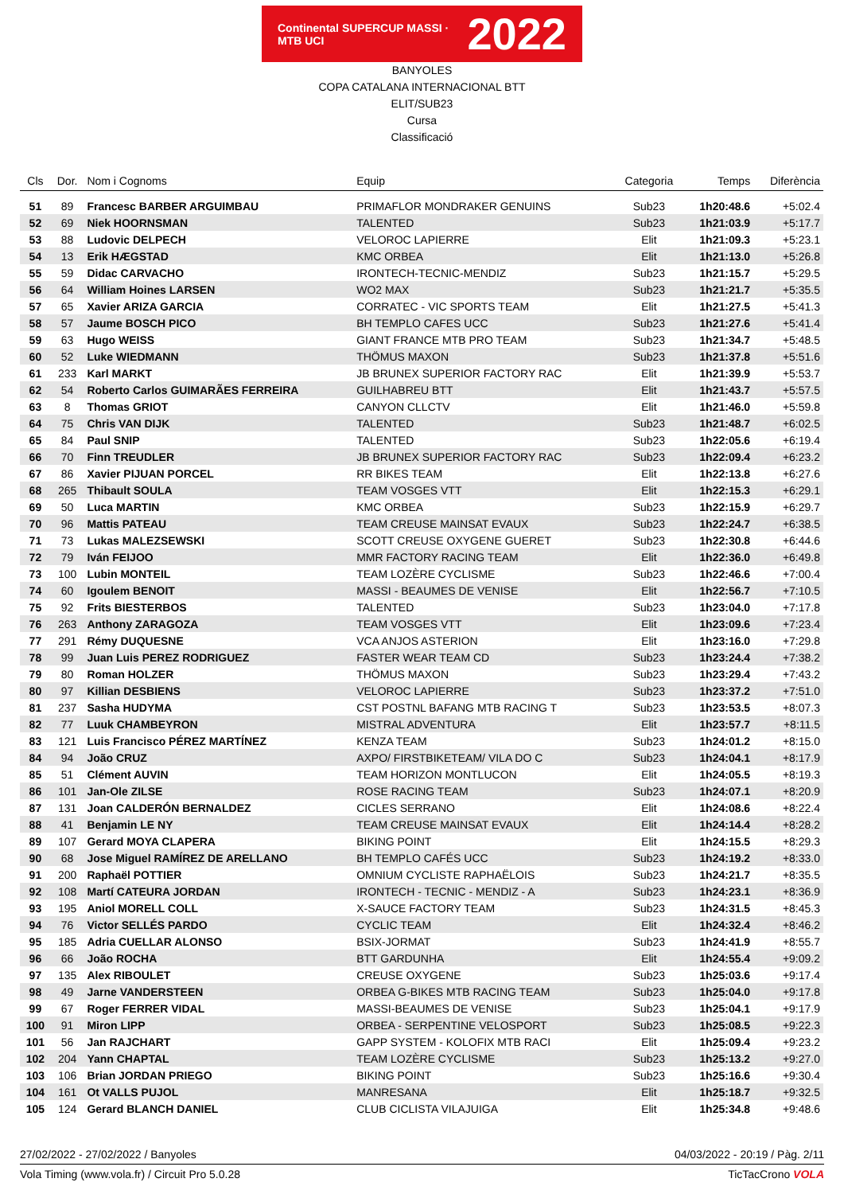Continental SUPERCUP MASSI · MTB UCI 2022
BANYOLES
COPA CATALANA INTERNACIONAL BTT
ELIT/SUB23
Cursa
Classificació
| Cls | Dor. | Nom i Cognoms | Equip | Categoria | Temps | Diferència |
| --- | --- | --- | --- | --- | --- | --- |
| 51 | 89 | Francesc BARBER ARGUIMBAU | PRIMAFLOR MONDRAKER GENUINS | Sub23 | 1h20:48.6 | +5:02.4 |
| 52 | 69 | Niek HOORNSMAN | TALENTED | Sub23 | 1h21:03.9 | +5:17.7 |
| 53 | 88 | Ludovic DELPECH | VELOROC LAPIERRE | Elit | 1h21:09.3 | +5:23.1 |
| 54 | 13 | Erik HÆGSTAD | KMC ORBEA | Elit | 1h21:13.0 | +5:26.8 |
| 55 | 59 | Didac CARVACHO | IRONTECH-TECNIC-MENDIZ | Sub23 | 1h21:15.7 | +5:29.5 |
| 56 | 64 | William Hoines LARSEN | WO2 MAX | Sub23 | 1h21:21.7 | +5:35.5 |
| 57 | 65 | Xavier ARIZA GARCIA | CORRATEC - VIC SPORTS TEAM | Elit | 1h21:27.5 | +5:41.3 |
| 58 | 57 | Jaume BOSCH PICO | BH TEMPLO CAFES UCC | Sub23 | 1h21:27.6 | +5:41.4 |
| 59 | 63 | Hugo WEISS | GIANT FRANCE MTB PRO TEAM | Sub23 | 1h21:34.7 | +5:48.5 |
| 60 | 52 | Luke WIEDMANN | THÖMUS MAXON | Sub23 | 1h21:37.8 | +5:51.6 |
| 61 | 233 | Karl MARKT | JB BRUNEX SUPERIOR FACTORY RAC | Elit | 1h21:39.9 | +5:53.7 |
| 62 | 54 | Roberto Carlos GUIMARÃES FERREIRA | GUILHABREU BTT | Elit | 1h21:43.7 | +5:57.5 |
| 63 | 8 | Thomas GRIOT | CANYON CLLCTV | Elit | 1h21:46.0 | +5:59.8 |
| 64 | 75 | Chris VAN DIJK | TALENTED | Sub23 | 1h21:48.7 | +6:02.5 |
| 65 | 84 | Paul SNIP | TALENTED | Sub23 | 1h22:05.6 | +6:19.4 |
| 66 | 70 | Finn TREUDLER | JB BRUNEX SUPERIOR FACTORY RAC | Sub23 | 1h22:09.4 | +6:23.2 |
| 67 | 86 | Xavier PIJUAN PORCEL | RR BIKES TEAM | Elit | 1h22:13.8 | +6:27.6 |
| 68 | 265 | Thibault SOULA | TEAM VOSGES VTT | Elit | 1h22:15.3 | +6:29.1 |
| 69 | 50 | Luca MARTIN | KMC ORBEA | Sub23 | 1h22:15.9 | +6:29.7 |
| 70 | 96 | Mattis PATEAU | TEAM CREUSE MAINSAT EVAUX | Sub23 | 1h22:24.7 | +6:38.5 |
| 71 | 73 | Lukas MALEZSEWSKI | SCOTT CREUSE OXYGENE GUERET | Sub23 | 1h22:30.8 | +6:44.6 |
| 72 | 79 | Iván FEIJOO | MMR FACTORY RACING TEAM | Elit | 1h22:36.0 | +6:49.8 |
| 73 | 100 | Lubin MONTEIL | TEAM LOZÈRE CYCLISME | Sub23 | 1h22:46.6 | +7:00.4 |
| 74 | 60 | Igoulem BENOIT | MASSI - BEAUMES DE VENISE | Elit | 1h22:56.7 | +7:10.5 |
| 75 | 92 | Frits BIESTERBOS | TALENTED | Sub23 | 1h23:04.0 | +7:17.8 |
| 76 | 263 | Anthony ZARAGOZA | TEAM VOSGES VTT | Elit | 1h23:09.6 | +7:23.4 |
| 77 | 291 | Rémy DUQUESNE | VCA ANJOS ASTERION | Elit | 1h23:16.0 | +7:29.8 |
| 78 | 99 | Juan Luis PEREZ RODRIGUEZ | FASTER WEAR TEAM CD | Sub23 | 1h23:24.4 | +7:38.2 |
| 79 | 80 | Roman HOLZER | THÖMUS MAXON | Sub23 | 1h23:29.4 | +7:43.2 |
| 80 | 97 | Killian DESBIENS | VELOROC LAPIERRE | Sub23 | 1h23:37.2 | +7:51.0 |
| 81 | 237 | Sasha HUDYMA | CST POSTNL BAFANG MTB RACING T | Sub23 | 1h23:53.5 | +8:07.3 |
| 82 | 77 | Luuk CHAMBEYRON | MISTRAL ADVENTURA | Elit | 1h23:57.7 | +8:11.5 |
| 83 | 121 | Luis Francisco PÉREZ MARTÍNEZ | KENZA TEAM | Sub23 | 1h24:01.2 | +8:15.0 |
| 84 | 94 | João CRUZ | AXPO/ FIRSTBIKETEAM/ VILA DO C | Sub23 | 1h24:04.1 | +8:17.9 |
| 85 | 51 | Clément AUVIN | TEAM HORIZON MONTLUCON | Elit | 1h24:05.5 | +8:19.3 |
| 86 | 101 | Jan-Ole ZILSE | ROSE RACING TEAM | Sub23 | 1h24:07.1 | +8:20.9 |
| 87 | 131 | Joan CALDERÓN BERNALDEZ | CICLES SERRANO | Elit | 1h24:08.6 | +8:22.4 |
| 88 | 41 | Benjamin LE NY | TEAM CREUSE MAINSAT EVAUX | Elit | 1h24:14.4 | +8:28.2 |
| 89 | 107 | Gerard MOYA CLAPERA | BIKING POINT | Elit | 1h24:15.5 | +8:29.3 |
| 90 | 68 | Jose Miguel RAMÍREZ DE ARELLANO | BH TEMPLO CAFÉS UCC | Sub23 | 1h24:19.2 | +8:33.0 |
| 91 | 200 | Raphaël POTTIER | OMNIUM CYCLISTE RAPHAËLOIS | Sub23 | 1h24:21.7 | +8:35.5 |
| 92 | 108 | Martí CATEURA JORDAN | IRONTECH - TECNIC - MENDIZ - A | Sub23 | 1h24:23.1 | +8:36.9 |
| 93 | 195 | Aniol MORELL COLL | X-SAUCE FACTORY TEAM | Sub23 | 1h24:31.5 | +8:45.3 |
| 94 | 76 | Victor SELLÉS PARDO | CYCLIC TEAM | Elit | 1h24:32.4 | +8:46.2 |
| 95 | 185 | Adria CUELLAR ALONSO | BSIX-JORMAT | Sub23 | 1h24:41.9 | +8:55.7 |
| 96 | 66 | João ROCHA | BTT GARDUNHA | Elit | 1h24:55.4 | +9:09.2 |
| 97 | 135 | Alex RIBOULET | CREUSE OXYGENE | Sub23 | 1h25:03.6 | +9:17.4 |
| 98 | 49 | Jarne VANDERSTEEN | ORBEA G-BIKES MTB RACING TEAM | Sub23 | 1h25:04.0 | +9:17.8 |
| 99 | 67 | Roger FERRER VIDAL | MASSI-BEAUMES DE VENISE | Sub23 | 1h25:04.1 | +9:17.9 |
| 100 | 91 | Miron LIPP | ORBEA - SERPENTINE VELOSPORT | Sub23 | 1h25:08.5 | +9:22.3 |
| 101 | 56 | Jan RAJCHART | GAPP SYSTEM - KOLOFIX MTB RACI | Elit | 1h25:09.4 | +9:23.2 |
| 102 | 204 | Yann CHAPTAL | TEAM LOZÈRE CYCLISME | Sub23 | 1h25:13.2 | +9:27.0 |
| 103 | 106 | Brian JORDAN PRIEGO | BIKING POINT | Sub23 | 1h25:16.6 | +9:30.4 |
| 104 | 161 | Ot VALLS PUJOL | MANRESANA | Elit | 1h25:18.7 | +9:32.5 |
| 105 | 124 | Gerard BLANCH DANIEL | CLUB CICLISTA VILAJUIGA | Elit | 1h25:34.8 | +9:48.6 |
27/02/2022 - 27/02/2022 / Banyoles 04/03/2022 - 20:19 / Pàg. 2/11
Vola Timing (www.vola.fr) / Circuit Pro 5.0.28 TicTacCrono VOLA